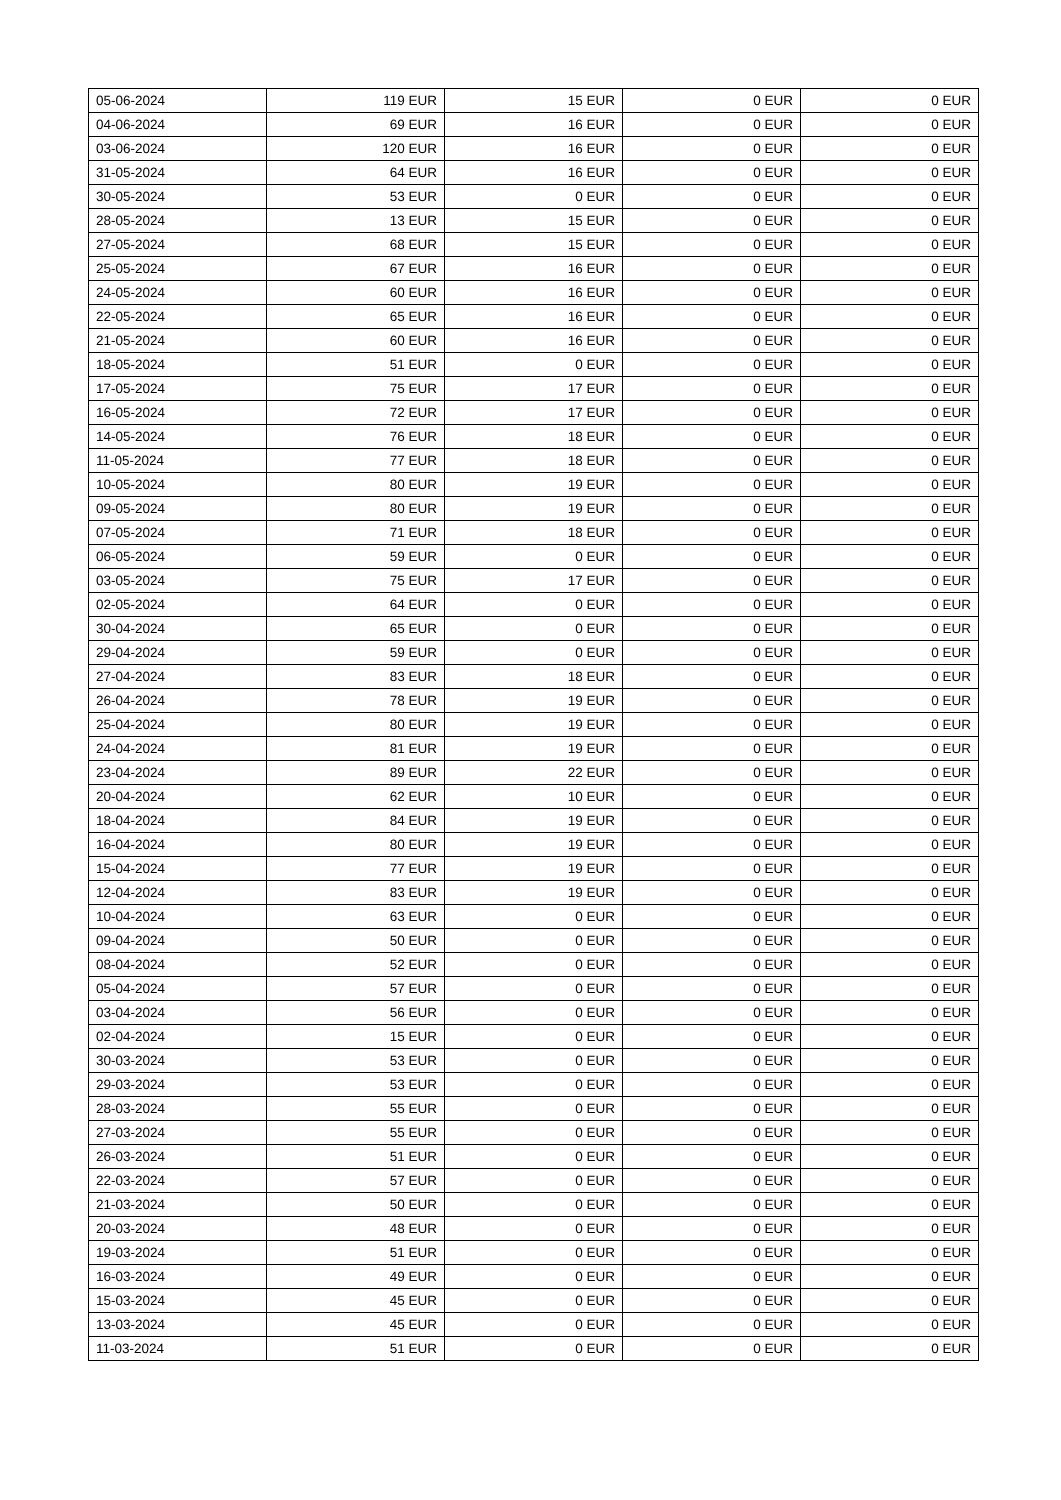| 05-06-2024 | 119 EUR | 15 EUR | 0 EUR | 0 EUR |
| 04-06-2024 | 69 EUR | 16 EUR | 0 EUR | 0 EUR |
| 03-06-2024 | 120 EUR | 16 EUR | 0 EUR | 0 EUR |
| 31-05-2024 | 64 EUR | 16 EUR | 0 EUR | 0 EUR |
| 30-05-2024 | 53 EUR | 0 EUR | 0 EUR | 0 EUR |
| 28-05-2024 | 13 EUR | 15 EUR | 0 EUR | 0 EUR |
| 27-05-2024 | 68 EUR | 15 EUR | 0 EUR | 0 EUR |
| 25-05-2024 | 67 EUR | 16 EUR | 0 EUR | 0 EUR |
| 24-05-2024 | 60 EUR | 16 EUR | 0 EUR | 0 EUR |
| 22-05-2024 | 65 EUR | 16 EUR | 0 EUR | 0 EUR |
| 21-05-2024 | 60 EUR | 16 EUR | 0 EUR | 0 EUR |
| 18-05-2024 | 51 EUR | 0 EUR | 0 EUR | 0 EUR |
| 17-05-2024 | 75 EUR | 17 EUR | 0 EUR | 0 EUR |
| 16-05-2024 | 72 EUR | 17 EUR | 0 EUR | 0 EUR |
| 14-05-2024 | 76 EUR | 18 EUR | 0 EUR | 0 EUR |
| 11-05-2024 | 77 EUR | 18 EUR | 0 EUR | 0 EUR |
| 10-05-2024 | 80 EUR | 19 EUR | 0 EUR | 0 EUR |
| 09-05-2024 | 80 EUR | 19 EUR | 0 EUR | 0 EUR |
| 07-05-2024 | 71 EUR | 18 EUR | 0 EUR | 0 EUR |
| 06-05-2024 | 59 EUR | 0 EUR | 0 EUR | 0 EUR |
| 03-05-2024 | 75 EUR | 17 EUR | 0 EUR | 0 EUR |
| 02-05-2024 | 64 EUR | 0 EUR | 0 EUR | 0 EUR |
| 30-04-2024 | 65 EUR | 0 EUR | 0 EUR | 0 EUR |
| 29-04-2024 | 59 EUR | 0 EUR | 0 EUR | 0 EUR |
| 27-04-2024 | 83 EUR | 18 EUR | 0 EUR | 0 EUR |
| 26-04-2024 | 78 EUR | 19 EUR | 0 EUR | 0 EUR |
| 25-04-2024 | 80 EUR | 19 EUR | 0 EUR | 0 EUR |
| 24-04-2024 | 81 EUR | 19 EUR | 0 EUR | 0 EUR |
| 23-04-2024 | 89 EUR | 22 EUR | 0 EUR | 0 EUR |
| 20-04-2024 | 62 EUR | 10 EUR | 0 EUR | 0 EUR |
| 18-04-2024 | 84 EUR | 19 EUR | 0 EUR | 0 EUR |
| 16-04-2024 | 80 EUR | 19 EUR | 0 EUR | 0 EUR |
| 15-04-2024 | 77 EUR | 19 EUR | 0 EUR | 0 EUR |
| 12-04-2024 | 83 EUR | 19 EUR | 0 EUR | 0 EUR |
| 10-04-2024 | 63 EUR | 0 EUR | 0 EUR | 0 EUR |
| 09-04-2024 | 50 EUR | 0 EUR | 0 EUR | 0 EUR |
| 08-04-2024 | 52 EUR | 0 EUR | 0 EUR | 0 EUR |
| 05-04-2024 | 57 EUR | 0 EUR | 0 EUR | 0 EUR |
| 03-04-2024 | 56 EUR | 0 EUR | 0 EUR | 0 EUR |
| 02-04-2024 | 15 EUR | 0 EUR | 0 EUR | 0 EUR |
| 30-03-2024 | 53 EUR | 0 EUR | 0 EUR | 0 EUR |
| 29-03-2024 | 53 EUR | 0 EUR | 0 EUR | 0 EUR |
| 28-03-2024 | 55 EUR | 0 EUR | 0 EUR | 0 EUR |
| 27-03-2024 | 55 EUR | 0 EUR | 0 EUR | 0 EUR |
| 26-03-2024 | 51 EUR | 0 EUR | 0 EUR | 0 EUR |
| 22-03-2024 | 57 EUR | 0 EUR | 0 EUR | 0 EUR |
| 21-03-2024 | 50 EUR | 0 EUR | 0 EUR | 0 EUR |
| 20-03-2024 | 48 EUR | 0 EUR | 0 EUR | 0 EUR |
| 19-03-2024 | 51 EUR | 0 EUR | 0 EUR | 0 EUR |
| 16-03-2024 | 49 EUR | 0 EUR | 0 EUR | 0 EUR |
| 15-03-2024 | 45 EUR | 0 EUR | 0 EUR | 0 EUR |
| 13-03-2024 | 45 EUR | 0 EUR | 0 EUR | 0 EUR |
| 11-03-2024 | 51 EUR | 0 EUR | 0 EUR | 0 EUR |